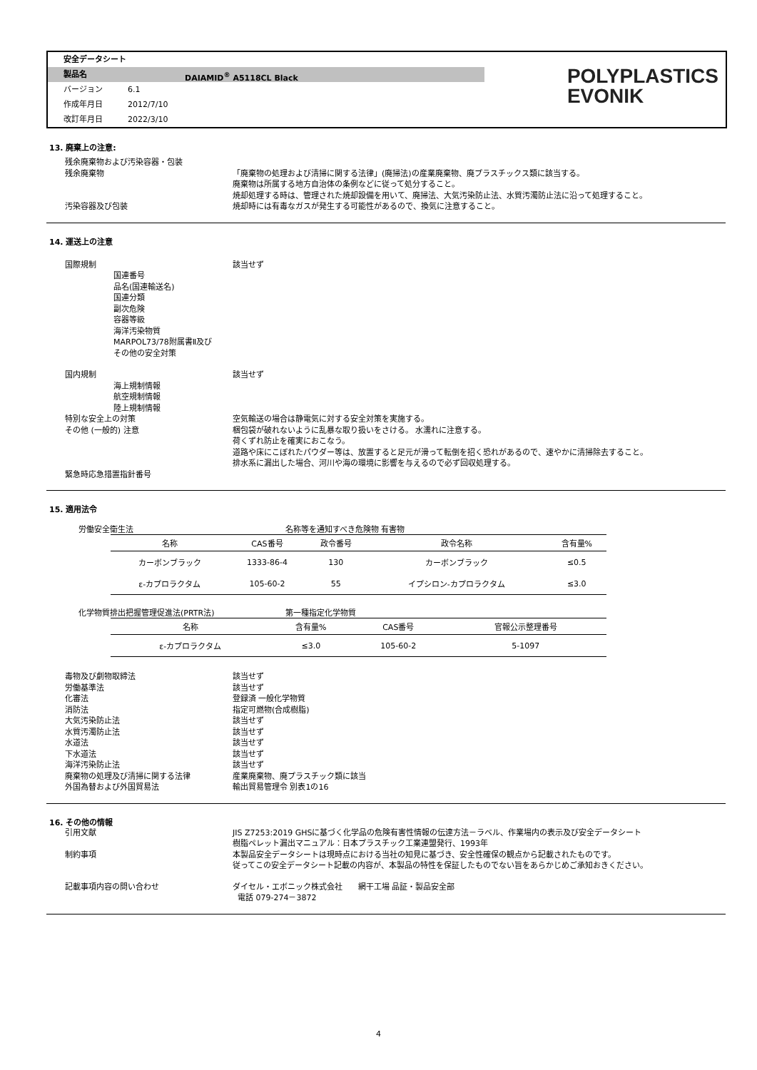安全データシート
製品名 DAIAMID<sup>®</sup> A5118CL Black
バージョン 6.1
作成年月日 2012/7/10
改訂年月日 2022/3/10
POLYPLASTICS
EVONIK
13. 廃棄上の注意:
残余廃棄物および汚染容器・包装
残余廃棄物 「廃棄物の処理および清掃に関する法律」(廃掃法)の産業廃棄物、廃プラスチックス類に該当する。
廃棄物は所属する地方自治体の条例などに従って処分すること。
焼却処理する時は、管理された焼却設備を用いて、廃掃法、大気汚染防止法、水質汚濁防止法に沿って処理すること。
汚染容器及び包装 焼却時には有毒なガスが発生する可能性があるので、換気に注意すること。
14. 運送上の注意
国際規制 該当せず
国連番号
品名(国連輸送名)
国連分類
副次危険
容器等級
海洋汚染物質
MARPOL73/78附属書Ⅱ及び
その他の安全対策
国内規制 該当せず
海上規制情報
航空規制情報
陸上規制情報
特別な安全上の対策 空気輸送の場合は静電気に対する安全対策を実施する。
その他 (一般的) 注意 梱包袋が破れないように乱暴な取り扱いをさける。 水濡れに注意する。
荷くずれ防止を確実におこなう。
道路や床にこぼれたパウダー等は、放置すると足元が滑って転倒を招く恐れがあるので、速やかに清掃除去すること。
排水系に漏出した場合、河川や海の環境に影響を与えるので必ず回収処理する。
緊急時応急措置指針番号
15. 適用法令
労働安全衛生法 名称等を通知すべき危険物 有害物
| 名称 | CAS番号 | 政令番号 | 政令名称 | 含有量% |
| --- | --- | --- | --- | --- |
| カーボンブラック | 1333-86-4 | 130 | カーボンブラック | ≤0.5 |
| ε-カプロラクタム | 105-60-2 | 55 | イプシロン-カプロラクタム | ≤3.0 |
化学物質排出把握管理促進法(PRTR法) 第一種指定化学物質
| 名称 | 含有量% | CAS番号 | 官報公示整理番号 |
| --- | --- | --- | --- |
| ε-カプロラクタム | ≤3.0 | 105-60-2 | 5-1097 |
毒物及び劇物取締法 該当せず
労働基準法 該当せず
化審法 登録済 一般化学物質
消防法 指定可燃物(合成樹脂)
大気汚染防止法 該当せず
水質汚濁防止法 該当せず
水道法 該当せず
下水道法 該当せず
海洋汚染防止法 該当せず
廃棄物の処理及び清掃に関する法律 産業廃棄物、廃プラスチック類に該当
外国為替および外国貿易法 輸出貿易管理令 別表1の16
16. その他の情報
引用文献 JIS Z7253:2019 GHSに基づく化学品の危険有害性情報の伝達方法－ラベル、作業場内の表示及び安全データシート
樹脂ペレット漏出マニュアル：日本プラスチック工業連盟発行、1993年
制約事項 本製品安全データシートは現時点における当社の知見に基づき、安全性確保の観点から記載されたものです。
従ってこの安全データシート記載の内容が、本製品の特性を保証したものでない旨をあらかじめご承知おきください。
記載事項内容の問い合わせ ダイセル・エボニック株式会社　　網干工場 品証・製品安全部
電話 079-274－3872
4